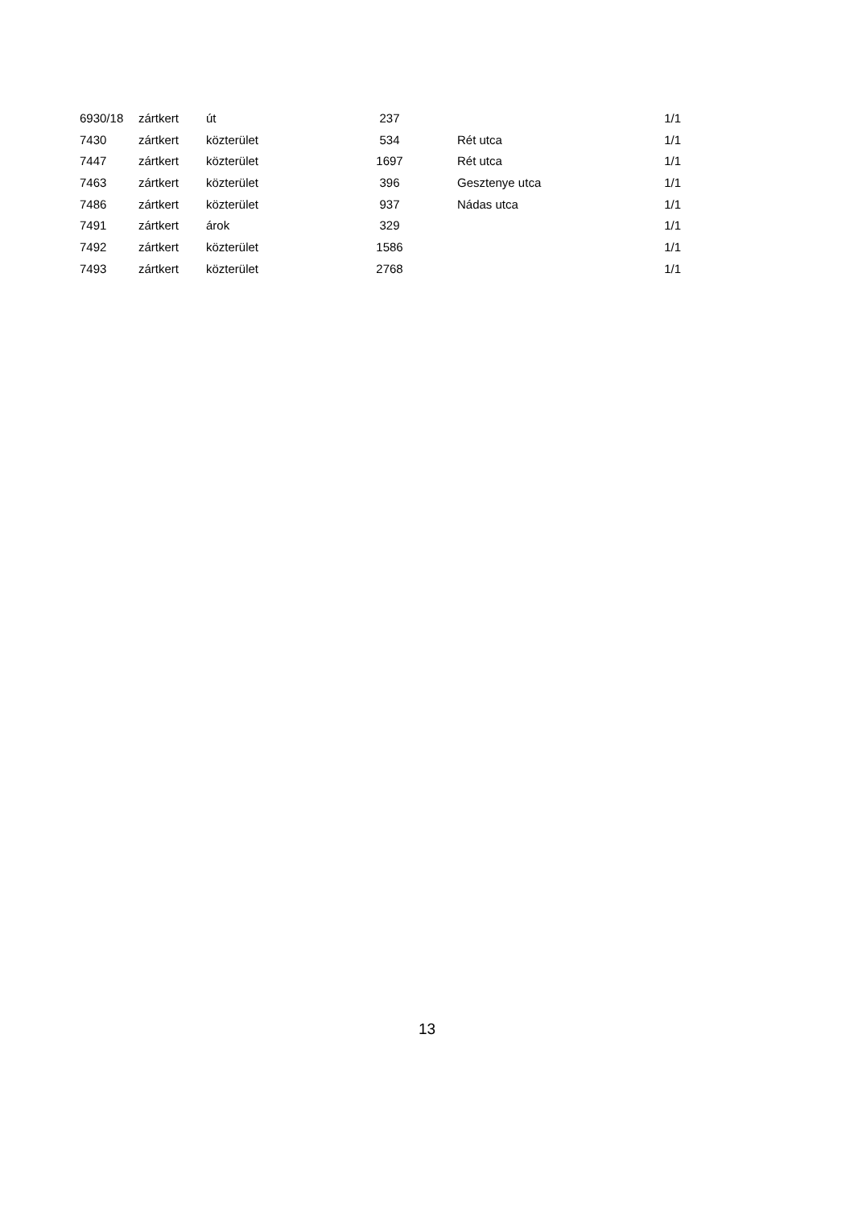| 6930/18 | zártkert | út | 237 | | 1/1 |
| 7430 | zártkert | közterület | 534 | Rét utca | 1/1 |
| 7447 | zártkert | közterület | 1697 | Rét utca | 1/1 |
| 7463 | zártkert | közterület | 396 | Gesztenye utca | 1/1 |
| 7486 | zártkert | közterület | 937 | Nádas utca | 1/1 |
| 7491 | zártkert | árok | 329 | | 1/1 |
| 7492 | zártkert | közterület | 1586 | | 1/1 |
| 7493 | zártkert | közterület | 2768 | | 1/1 |
13